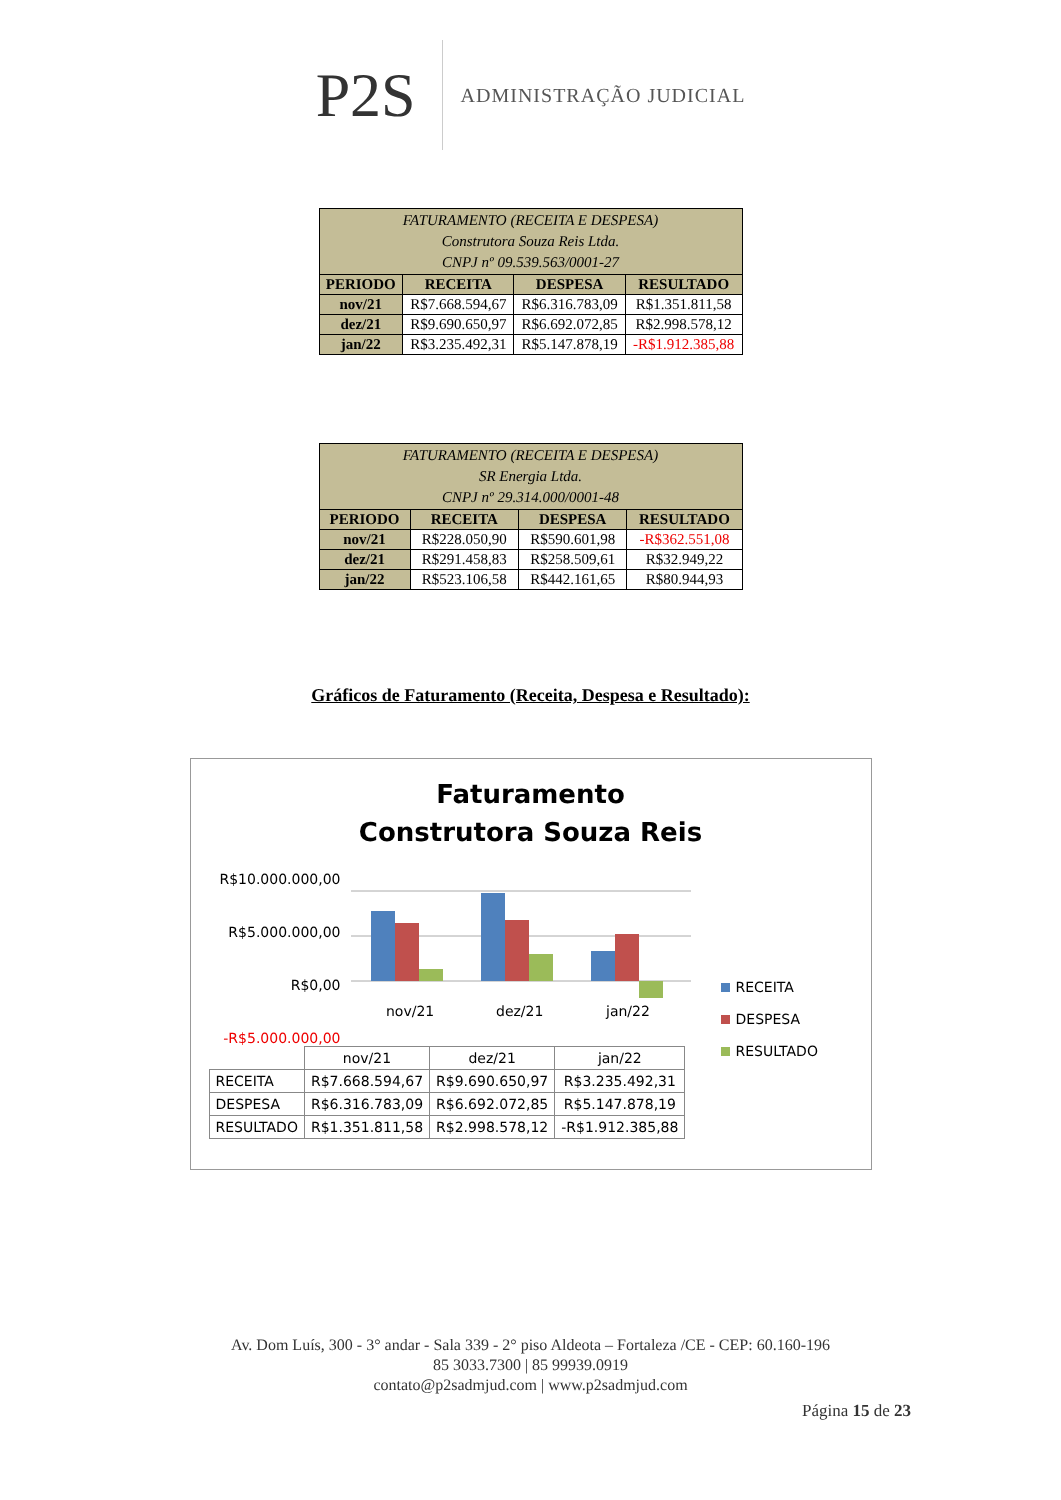P2S
ADMINISTRAÇÃO JUDICIAL
| FATURAMENTO (RECEITA E DESPESA) Construtora Souza Reis Ltda. CNPJ nº 09.539.563/0001-27 | | | |
| PERIODO | RECEITA | DESPESA | RESULTADO |
| nov/21 | R$7.668.594,67 | R$6.316.783,09 | R$1.351.811,58 |
| dez/21 | R$9.690.650,97 | R$6.692.072,85 | R$2.998.578,12 |
| jan/22 | R$3.235.492,31 | R$5.147.878,19 | -R$1.912.385,88 |
| FATURAMENTO (RECEITA E DESPESA) SR Energia Ltda. CNPJ nº 29.314.000/0001-48 | | | |
| PERIODO | RECEITA | DESPESA | RESULTADO |
| nov/21 | R$228.050,90 | R$590.601,98 | -R$362.551,08 |
| dez/21 | R$291.458,83 | R$258.509,61 | R$32.949,22 |
| jan/22 | R$523.106,58 | R$442.161,65 | R$80.944,93 |
Gráficos de Faturamento (Receita, Despesa e Resultado):
Faturamento
Construtora Souza Reis
R$10.000.000,00
R$5.000.000,00
R$0,00
-R$5.000.000,00
nov/21
dez/21
jan/22
RECEITA
DESPESA
RESULTADO
| | nov/21 | dez/21 | jan/22 |
| RECEITA | R$7.668.594,67 | R$9.690.650,97 | R$3.235.492,31 |
| DESPESA | R$6.316.783,09 | R$6.692.072,85 | R$5.147.878,19 |
| RESULTADO | R$1.351.811,58 | R$2.998.578,12 | -R$1.912.385,88 |
Av. Dom Luís, 300 - 3° andar - Sala 339 - 2° piso Aldeota – Fortaleza /CE - CEP: 60.160-196
85 3033.7300 | 85 99939.0919
contato@p2sadmjud.com | www.p2sadmjud.com
Página 15 de 23